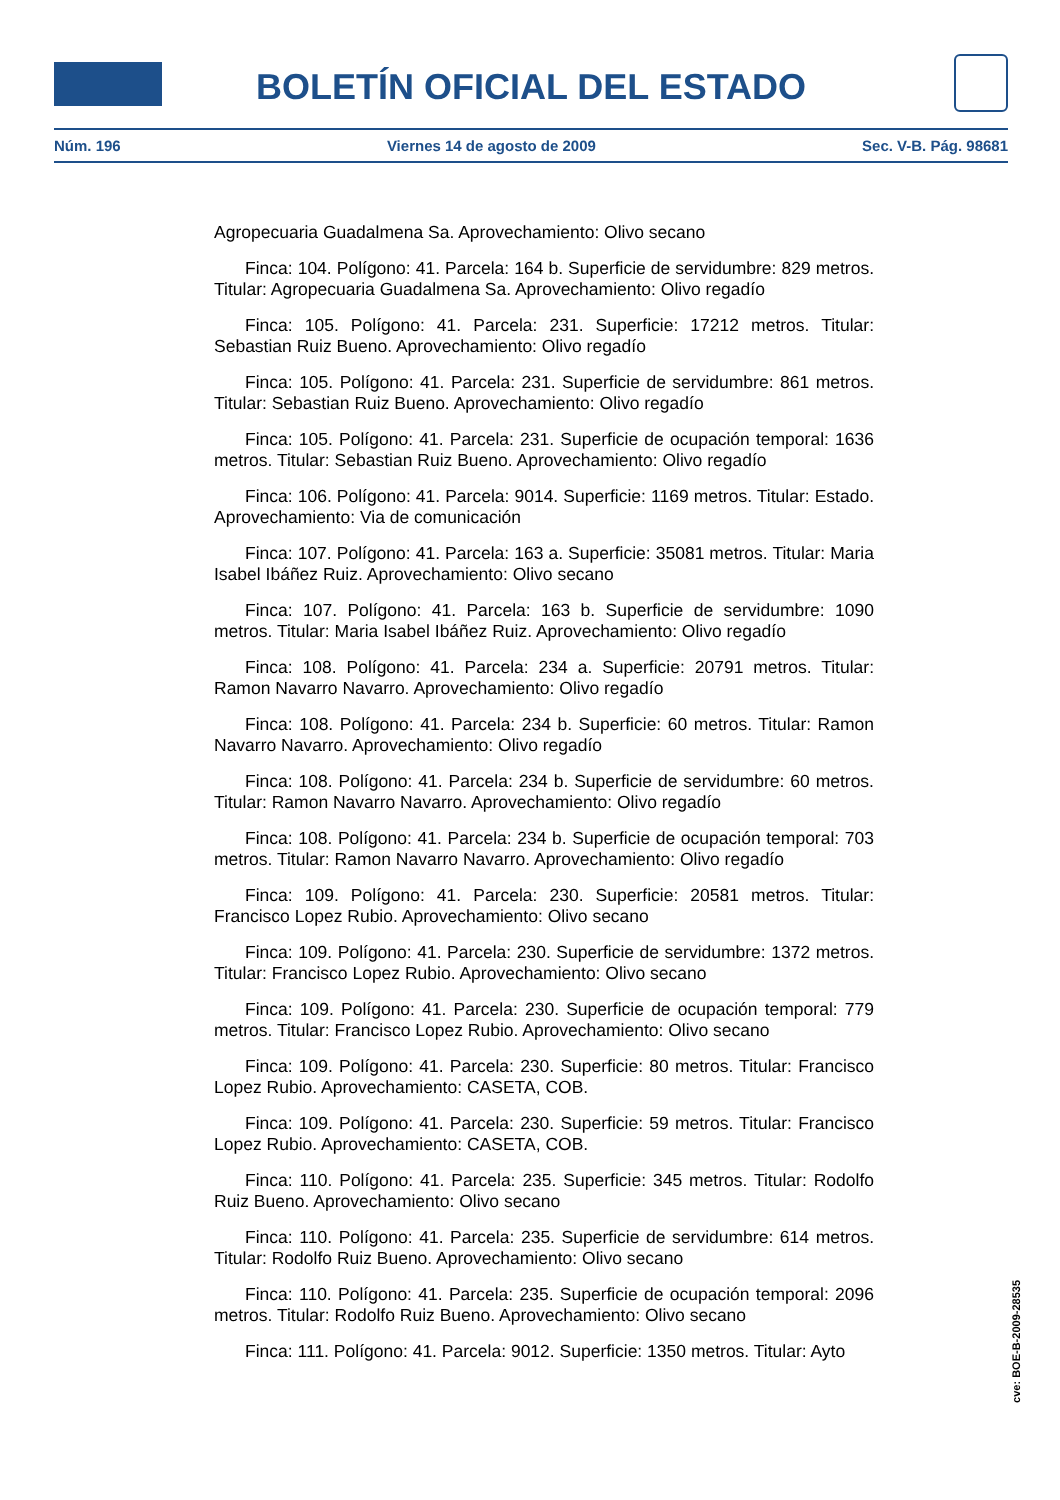BOLETÍN OFICIAL DEL ESTADO
Núm. 196 Viernes 14 de agosto de 2009 Sec. V-B. Pág. 98681
Agropecuaria Guadalmena Sa. Aprovechamiento: Olivo secano
Finca: 104. Polígono: 41. Parcela: 164 b. Superficie de servidumbre: 829 metros. Titular: Agropecuaria Guadalmena Sa. Aprovechamiento: Olivo regadío
Finca: 105. Polígono: 41. Parcela: 231. Superficie: 17212 metros. Titular: Sebastian Ruiz Bueno. Aprovechamiento: Olivo regadío
Finca: 105. Polígono: 41. Parcela: 231. Superficie de servidumbre: 861 metros. Titular: Sebastian Ruiz Bueno. Aprovechamiento: Olivo regadío
Finca: 105. Polígono: 41. Parcela: 231. Superficie de ocupación temporal: 1636 metros. Titular: Sebastian Ruiz Bueno. Aprovechamiento: Olivo regadío
Finca: 106. Polígono: 41. Parcela: 9014. Superficie: 1169 metros. Titular: Estado. Aprovechamiento: Via de comunicación
Finca: 107. Polígono: 41. Parcela: 163 a. Superficie: 35081 metros. Titular: Maria Isabel Ibáñez Ruiz. Aprovechamiento: Olivo secano
Finca: 107. Polígono: 41. Parcela: 163 b. Superficie de servidumbre: 1090 metros. Titular: Maria Isabel Ibáñez Ruiz. Aprovechamiento: Olivo regadío
Finca: 108. Polígono: 41. Parcela: 234 a. Superficie: 20791 metros. Titular: Ramon Navarro Navarro. Aprovechamiento: Olivo regadío
Finca: 108. Polígono: 41. Parcela: 234 b. Superficie: 60 metros. Titular: Ramon Navarro Navarro. Aprovechamiento: Olivo regadío
Finca: 108. Polígono: 41. Parcela: 234 b. Superficie de servidumbre: 60 metros. Titular: Ramon Navarro Navarro. Aprovechamiento: Olivo regadío
Finca: 108. Polígono: 41. Parcela: 234 b. Superficie de ocupación temporal: 703 metros. Titular: Ramon Navarro Navarro. Aprovechamiento: Olivo regadío
Finca: 109. Polígono: 41. Parcela: 230. Superficie: 20581 metros. Titular: Francisco Lopez Rubio. Aprovechamiento: Olivo secano
Finca: 109. Polígono: 41. Parcela: 230. Superficie de servidumbre: 1372 metros. Titular: Francisco Lopez Rubio. Aprovechamiento: Olivo secano
Finca: 109. Polígono: 41. Parcela: 230. Superficie de ocupación temporal: 779 metros. Titular: Francisco Lopez Rubio. Aprovechamiento: Olivo secano
Finca: 109. Polígono: 41. Parcela: 230. Superficie: 80 metros. Titular: Francisco Lopez Rubio. Aprovechamiento: CASETA, COB.
Finca: 109. Polígono: 41. Parcela: 230. Superficie: 59 metros. Titular: Francisco Lopez Rubio. Aprovechamiento: CASETA, COB.
Finca: 110. Polígono: 41. Parcela: 235. Superficie: 345 metros. Titular: Rodolfo Ruiz Bueno. Aprovechamiento: Olivo secano
Finca: 110. Polígono: 41. Parcela: 235. Superficie de servidumbre: 614 metros. Titular: Rodolfo Ruiz Bueno. Aprovechamiento: Olivo secano
Finca: 110. Polígono: 41. Parcela: 235. Superficie de ocupación temporal: 2096 metros. Titular: Rodolfo Ruiz Bueno. Aprovechamiento: Olivo secano
Finca: 111. Polígono: 41. Parcela: 9012. Superficie: 1350 metros. Titular: Ayto
cve: BOE-B-2009-28535